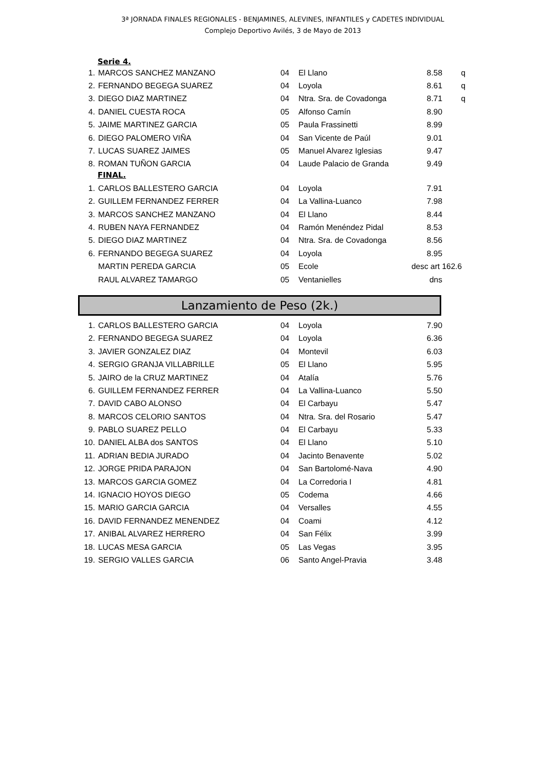3ª JORNADA FINALES REGIONALES - BENJAMINES, ALEVINES, INFANTILES y CADETES INDIVIDUAL
Complejo Deportivo Avilés, 3 de Mayo de 2013
Serie 4.
| 1. | MARCOS SANCHEZ MANZANO | 04 | El Llano | 8.58 | q |
| 2. | FERNANDO BEGEGA SUAREZ | 04 | Loyola | 8.61 | q |
| 3. | DIEGO DIAZ MARTINEZ | 04 | Ntra. Sra. de Covadonga | 8.71 | q |
| 4. | DANIEL CUESTA ROCA | 05 | Alfonso Camín | 8.90 | |
| 5. | JAIME MARTINEZ GARCIA | 05 | Paula Frassinetti | 8.99 | |
| 6. | DIEGO PALOMERO VIÑA | 04 | San Vicente de Paúl | 9.01 | |
| 7. | LUCAS SUAREZ JAIMES | 05 | Manuel Alvarez Iglesias | 9.47 | |
| 8. | ROMAN TUÑON GARCIA | 04 | Laude Palacio de Granda | 9.49 | |
FINAL.
| 1. | CARLOS BALLESTERO GARCIA | 04 | Loyola | 7.91 | |
| 2. | GUILLEM FERNANDEZ FERRER | 04 | La Vallina-Luanco | 7.98 | |
| 3. | MARCOS SANCHEZ MANZANO | 04 | El Llano | 8.44 | |
| 4. | RUBEN NAYA FERNANDEZ | 04 | Ramón Menéndez Pidal | 8.53 | |
| 5. | DIEGO DIAZ MARTINEZ | 04 | Ntra. Sra. de Covadonga | 8.56 | |
| 6. | FERNANDO BEGEGA SUAREZ | 04 | Loyola | 8.95 | |
| | MARTIN PEREDA GARCIA | 05 | Ecole | desc art 162.6 | |
| | RAUL ALVAREZ TAMARGO | 05 | Ventanielles | dns | |
Lanzamiento de Peso (2k.)
| 1. | CARLOS BALLESTERO GARCIA | 04 | Loyola | 7.90 | |
| 2. | FERNANDO BEGEGA SUAREZ | 04 | Loyola | 6.36 | |
| 3. | JAVIER GONZALEZ DIAZ | 04 | Montevil | 6.03 | |
| 4. | SERGIO GRANJA VILLABRILLE | 05 | El Llano | 5.95 | |
| 5. | JAIRO de la CRUZ MARTINEZ | 04 | Atalía | 5.76 | |
| 6. | GUILLEM FERNANDEZ FERRER | 04 | La Vallina-Luanco | 5.50 | |
| 7. | DAVID CABO ALONSO | 04 | El Carbayu | 5.47 | |
| 8. | MARCOS CELORIO SANTOS | 04 | Ntra. Sra. del Rosario | 5.47 | |
| 9. | PABLO SUAREZ PELLO | 04 | El Carbayu | 5.33 | |
| 10. | DANIEL ALBA dos SANTOS | 04 | El Llano | 5.10 | |
| 11. | ADRIAN BEDIA JURADO | 04 | Jacinto Benavente | 5.02 | |
| 12. | JORGE PRIDA PARAJON | 04 | San Bartolomé-Nava | 4.90 | |
| 13. | MARCOS GARCIA GOMEZ | 04 | La Corredoria I | 4.81 | |
| 14. | IGNACIO HOYOS DIEGO | 05 | Codema | 4.66 | |
| 15. | MARIO GARCIA GARCIA | 04 | Versalles | 4.55 | |
| 16. | DAVID FERNANDEZ MENENDEZ | 04 | Coami | 4.12 | |
| 17. | ANIBAL ALVAREZ HERRERO | 04 | San Félix | 3.99 | |
| 18. | LUCAS MESA GARCIA | 05 | Las Vegas | 3.95 | |
| 19. | SERGIO VALLES GARCIA | 06 | Santo Angel-Pravia | 3.48 | |